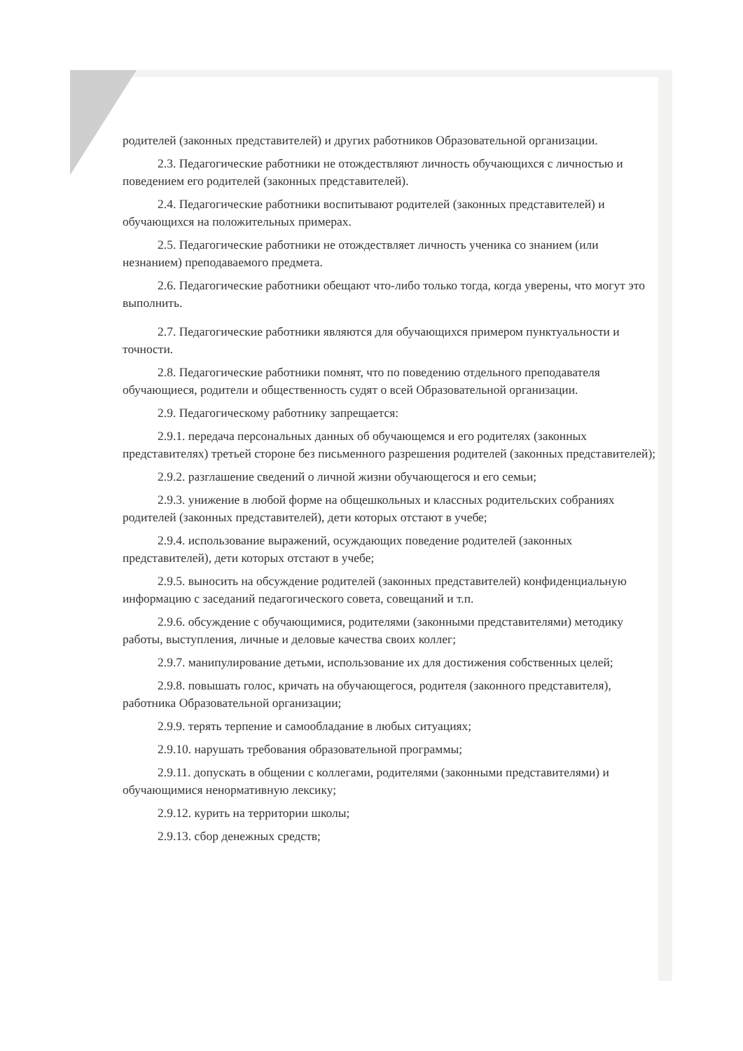родителей (законных представителей) и других работников Образовательной организации.
2.3. Педагогические работники не отождествляют личность обучающихся с личностью и поведением его родителей (законных представителей).
2.4. Педагогические работники воспитывают родителей (законных представителей) и обучающихся на положительных примерах.
2.5. Педагогические работники не отождествляет личность ученика со знанием (или незнанием) преподаваемого предмета.
2.6. Педагогические работники обещают что-либо только тогда, когда уверены, что могут это выполнить.
2.7. Педагогические работники являются для обучающихся примером пунктуальности и точности.
2.8. Педагогические работники помнят, что по поведению отдельного преподавателя обучающиеся, родители и общественность судят о всей Образовательной организации.
2.9. Педагогическому работнику запрещается:
2.9.1. передача персональных данных об обучающемся и его родителях (законных представителях) третьей стороне без письменного разрешения родителей (законных представителей);
2.9.2. разглашение сведений о личной жизни обучающегося и его семьи;
2.9.3. унижение в любой форме на общешкольных и классных родительских собраниях родителей (законных представителей), дети которых отстают в учебе;
2.9.4. использование выражений, осуждающих поведение родителей (законных представителей), дети которых отстают в учебе;
2.9.5. выносить на обсуждение родителей (законных представителей) конфиденциальную информацию с заседаний педагогического совета, совещаний и т.п.
2.9.6. обсуждение с обучающимися, родителями (законными представителями) методику работы, выступления, личные и деловые качества своих коллег;
2.9.7. манипулирование детьми, использование их для достижения собственных целей;
2.9.8. повышать голос, кричать на обучающегося, родителя (законного представителя), работника Образовательной организации;
2.9.9. терять терпение и самообладание в любых ситуациях;
2.9.10. нарушать требования образовательной программы;
2.9.11. допускать в общении с коллегами, родителями (законными представителями) и обучающимися ненормативную лексику;
2.9.12. курить на территории школы;
2.9.13. сбор денежных средств;